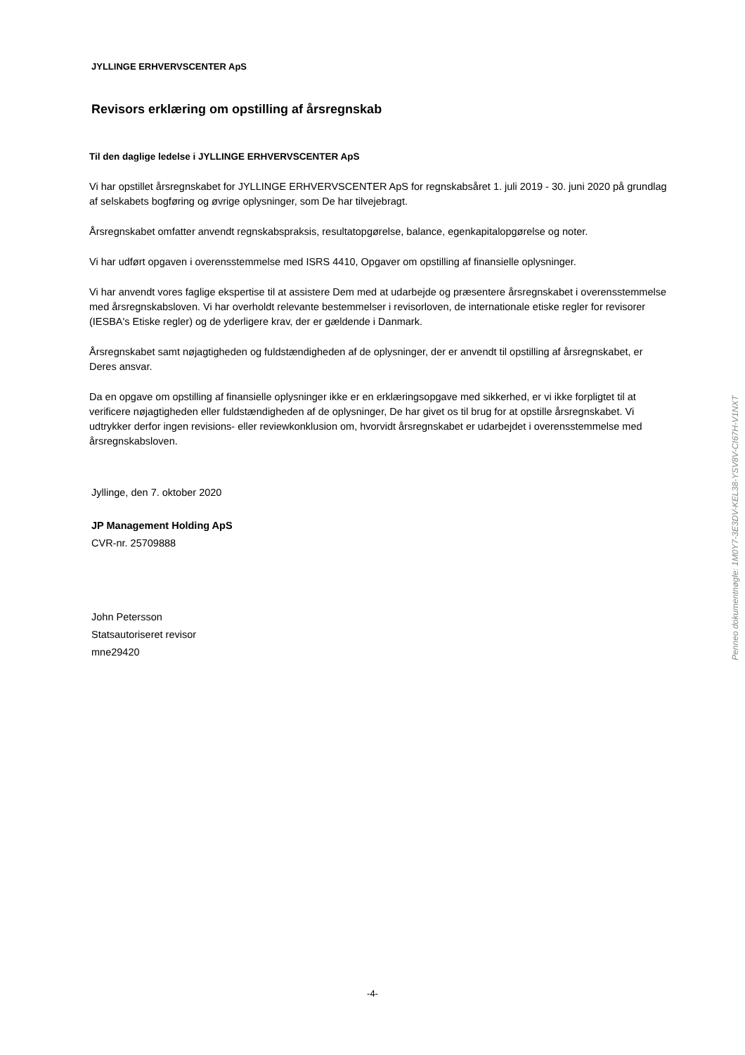JYLLINGE ERHVERVSCENTER ApS
Revisors erklæring om opstilling af årsregnskab
Til den daglige ledelse i JYLLINGE ERHVERVSCENTER ApS
Vi har opstillet årsregnskabet for JYLLINGE ERHVERVSCENTER ApS for regnskabsåret 1. juli 2019 - 30. juni 2020 på grundlag af selskabets bogføring og øvrige oplysninger, som De har tilvejebragt.
Årsregnskabet omfatter anvendt regnskabspraksis, resultatopgørelse, balance, egenkapitalopgørelse og noter.
Vi har udført opgaven i overensstemmelse med ISRS 4410, Opgaver om opstilling af finansielle oplysninger.
Vi har anvendt vores faglige ekspertise til at assistere Dem med at udarbejde og præsentere årsregnskabet i overensstemmelse med årsregnskabsloven. Vi har overholdt relevante bestemmelser i revisorloven, de internationale etiske regler for revisorer (IESBA's Etiske regler) og de yderligere krav, der er gældende i Danmark.
Årsregnskabet samt nøjagtigheden og fuldstændigheden af de oplysninger, der er anvendt til opstilling af årsregnskabet, er Deres ansvar.
Da en opgave om opstilling af finansielle oplysninger ikke er en erklæringsopgave med sikkerhed, er vi ikke forpligtet til at verificere nøjagtigheden eller fuldstændigheden af de oplysninger, De har givet os til brug for at opstille årsregnskabet. Vi udtrykker derfor ingen revisions- eller reviewkonklusion om, hvorvidt årsregnskabet er udarbejdet i overensstemmelse med årsregnskabsloven.
Jyllinge, den 7. oktober 2020
JP Management Holding ApS
CVR-nr. 25709888
John Petersson
Statsautoriseret revisor
mne29420
Penneo dokumentnøgle: 1M0Y7-3E3DV-KEL38-YSV8V-CI67H-V1NXT
-4-